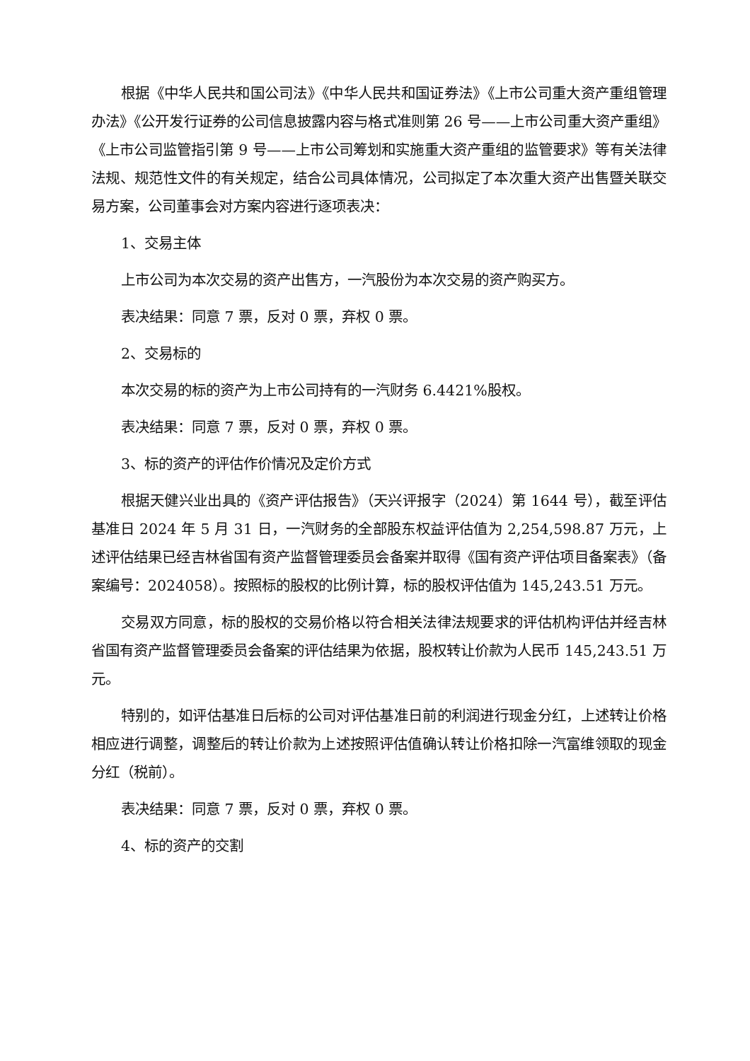根据《中华人民共和国公司法》《中华人民共和国证券法》《上市公司重大资产重组管理办法》《公开发行证券的公司信息披露内容与格式准则第 26 号——上市公司重大资产重组》《上市公司监管指引第 9 号——上市公司筹划和实施重大资产重组的监管要求》等有关法律法规、规范性文件的有关规定，结合公司具体情况，公司拟定了本次重大资产出售暨关联交易方案，公司董事会对方案内容进行逐项表决：
1、交易主体
上市公司为本次交易的资产出售方，一汽股份为本次交易的资产购买方。
表决结果：同意 7 票，反对 0 票，弃权 0 票。
2、交易标的
本次交易的标的资产为上市公司持有的一汽财务 6.4421%股权。
表决结果：同意 7 票，反对 0 票，弃权 0 票。
3、标的资产的评估作价情况及定价方式
根据天健兴业出具的《资产评估报告》（天兴评报字（2024）第 1644 号），截至评估基准日 2024 年 5 月 31 日，一汽财务的全部股东权益评估值为 2,254,598.87 万元，上述评估结果已经吉林省国有资产监督管理委员会备案并取得《国有资产评估项目备案表》（备案编号：2024058）。按照标的股权的比例计算，标的股权评估值为 145,243.51 万元。
交易双方同意，标的股权的交易价格以符合相关法律法规要求的评估机构评估并经吉林省国有资产监督管理委员会备案的评估结果为依据，股权转让价款为人民币 145,243.51 万元。
特别的，如评估基准日后标的公司对评估基准日前的利润进行现金分红，上述转让价格相应进行调整，调整后的转让价款为上述按照评估值确认转让价格扣除一汽富维领取的现金分红（税前）。
表决结果：同意 7 票，反对 0 票，弃权 0 票。
4、标的资产的交割